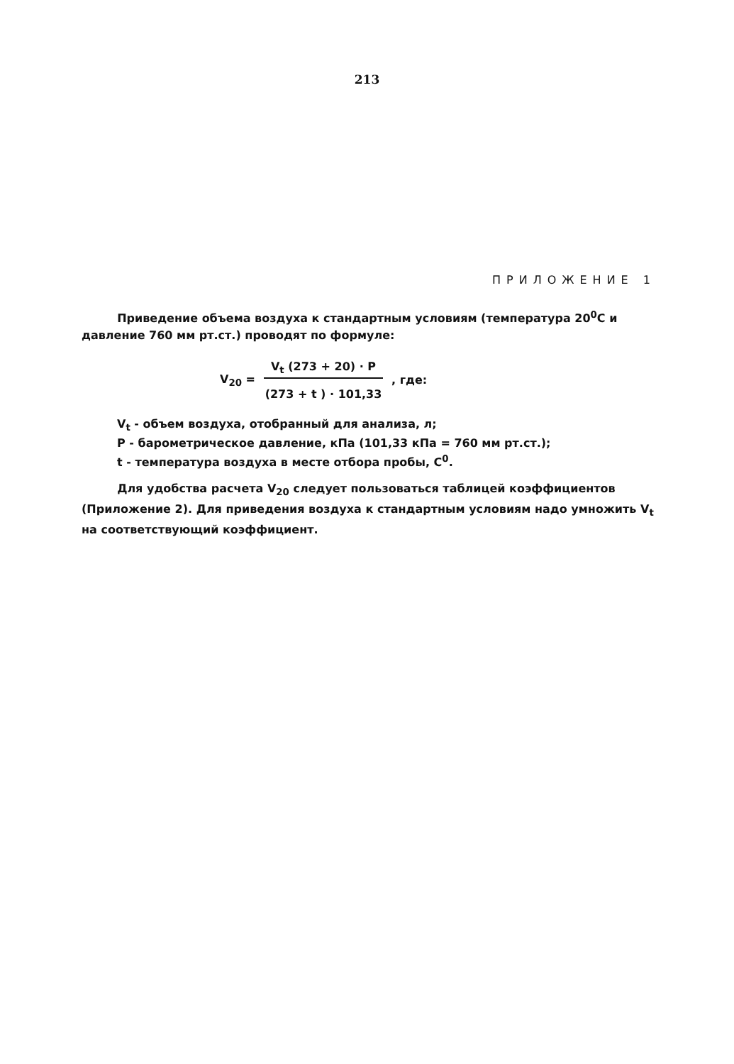213
ПРИЛОЖЕНИЕ 1
Приведение объема воздуха к стандартным условиям (температура 20<sup>0</sup>С и давление 760 мм рт.ст.) проводят по формуле:
V<sub>20</sub> =
V<sub>t</sub> (273 + 20) · P
(273 + t ) · 101,33
, где:
V<sub>t</sub> - объем воздуха, отобранный для анализа, л;
P - барометрическое давление, кПа (101,33 кПа = 760 мм рт.ст.);
t - температура воздуха в месте отбора пробы, С<sup>0</sup>.
Для удобства расчета V<sub>20</sub> следует пользоваться таблицей коэффициентов (Приложение 2). Для приведения воздуха к стандартным условиям надо умножить V<sub>t</sub> на соответствующий коэффициент.